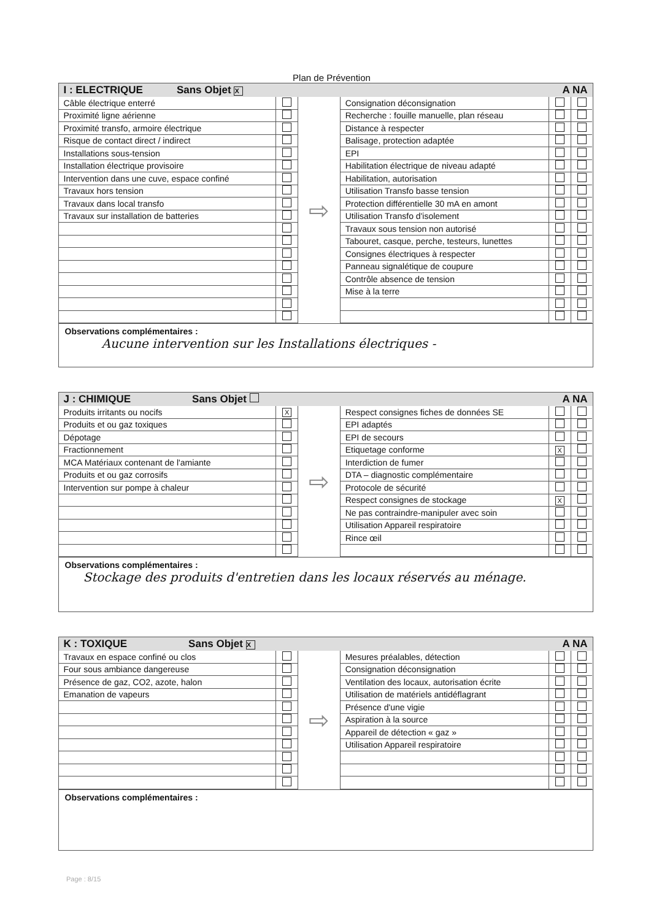Plan de Prévention
I : ELECTRIQUE Sans Objet X A NA
| Câble électrique enterré | |
| Proximité ligne aérienne | |
| Proximité transfo, armoire électrique | |
| Risque de contact direct / indirect | |
| Installations sous-tension | |
| Installation électrique provisoire | |
| Intervention dans une cuve, espace confiné | |
| Travaux hors tension | |
| Travaux dans local transfo | |
| Travaux sur installation de batteries | |
⇨
| Consignation déconsignation | | |
| Recherche : fouille manuelle, plan réseau | | |
| Distance à respecter | | |
| Balisage, protection adaptée | | |
| EPI | | |
| Habilitation électrique de niveau adapté | | |
| Habilitation, autorisation | | |
| Utilisation Transfo basse tension | | |
| Protection différentielle 30 mA en amont | | |
| Utilisation Transfo d'isolement | | |
| Travaux sous tension non autorisé | | |
| Tabouret, casque, perche, testeurs, lunettes | | |
| Consignes électriques à respecter | | |
| Panneau signalétique de coupure | | |
| Contrôle absence de tension | | |
| Mise à la terre | | |
Observations complémentaires :
Aucune intervention sur les Installations électriques -
J : CHIMIQUE Sans Objet A NA
| Produits irritants ou nocifs | X |
| Produits et ou gaz toxiques | |
| Dépotage | |
| Fractionnement | |
| MCA Matériaux contenant de l'amiante | |
| Produits et ou gaz corrosifs | |
| Intervention sur pompe à chaleur | |
⇨
| Respect consignes fiches de données SE | | |
| EPI adaptés | | |
| EPI de secours | | |
| Etiquetage conforme | X | |
| Interdiction de fumer | | |
| DTA – diagnostic complémentaire | | |
| Protocole de sécurité | | |
| Respect consignes de stockage | X | |
| Ne pas contraindre-manipuler avec soin | | |
| Utilisation Appareil respiratoire | | |
| Rince œil | | |
Observations complémentaires :
Stockage des produits d'entretien dans les locaux réservés au ménage.
K : TOXIQUE Sans Objet X A NA
| Travaux en espace confiné ou clos | |
| Four sous ambiance dangereuse | |
| Présence de gaz, CO2, azote, halon | |
| Emanation de vapeurs | |
⇨
| Mesures préalables, détection | | |
| Consignation déconsignation | | |
| Ventilation des locaux, autorisation écrite | | |
| Utilisation de matériels antidéflagrant | | |
| Présence d'une vigie | | |
| Aspiration à la source | | |
| Appareil de détection « gaz » | | |
| Utilisation Appareil respiratoire | | |
Observations complémentaires :
Page : 8/15